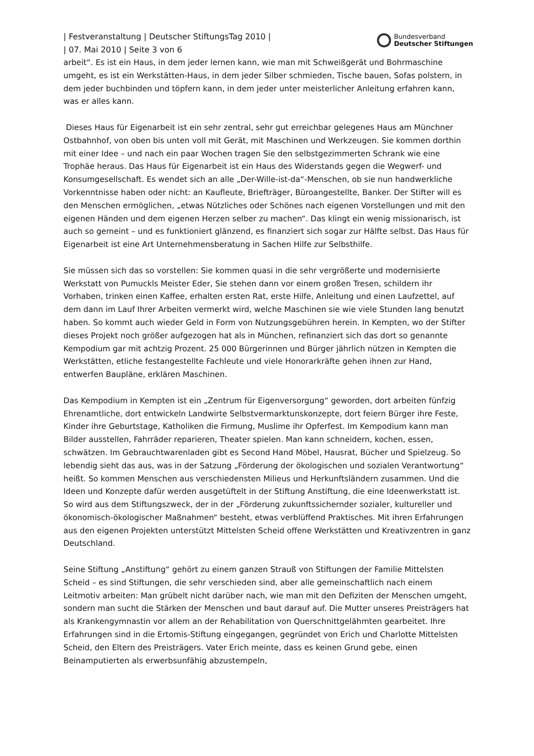| Festveranstaltung | Deutscher StiftungsTag 2010 |
| 07. Mai 2010 | Seite 3 von 6
Bundesverband
Deutscher Stiftungen
arbeit“. Es ist ein Haus, in dem jeder lernen kann, wie man mit Schweißgerät und Bohrmaschine umgeht, es ist ein Werkstätten-Haus, in dem jeder Silber schmieden, Tische bauen, Sofas polstern, in dem jeder buchbinden und töpfern kann, in dem jeder unter meisterlicher Anleitung erfahren kann, was er alles kann.
Dieses Haus für Eigenarbeit ist ein sehr zentral, sehr gut erreichbar gelegenes Haus am Münchner Ostbahnhof, von oben bis unten voll mit Gerät, mit Maschinen und Werkzeugen. Sie kommen dorthin mit einer Idee – und nach ein paar Wochen tragen Sie den selbstgezimmerten Schrank wie eine Trophäe heraus. Das Haus für Eigenarbeit ist ein Haus des Widerstands gegen die Wegwerf- und Konsumgesellschaft. Es wendet sich an alle „Der-Wille-ist-da“-Menschen, ob sie nun handwerkliche Vorkenntnisse haben oder nicht: an Kaufleute, Briefträger, Büroangestellte, Banker. Der Stifter will es den Menschen ermöglichen, „etwas Nützliches oder Schönes nach eigenen Vorstellungen und mit den eigenen Händen und dem eigenen Herzen selber zu machen“. Das klingt ein wenig missionarisch, ist auch so gemeint – und es funktioniert glänzend, es finanziert sich sogar zur Hälfte selbst. Das Haus für Eigenarbeit ist eine Art Unternehmensberatung in Sachen Hilfe zur Selbsthilfe.
Sie müssen sich das so vorstellen: Sie kommen quasi in die sehr vergrößerte und modernisierte Werkstatt von Pumuckls Meister Eder, Sie stehen dann vor einem großen Tresen, schildern ihr Vorhaben, trinken einen Kaffee, erhalten ersten Rat, erste Hilfe, Anleitung und einen Laufzettel, auf dem dann im Lauf Ihrer Arbeiten vermerkt wird, welche Maschinen sie wie viele Stunden lang benutzt haben. So kommt auch wieder Geld in Form von Nutzungsgebühren herein. In Kempten, wo der Stifter dieses Projekt noch größer aufgezogen hat als in München, refinanziert sich das dort so genannte Kempodium gar mit achtzig Prozent. 25 000 Bürgerinnen und Bürger jährlich nützen in Kempten die Werkstätten, etliche festangestellte Fachleute und viele Honorarkräfte gehen ihnen zur Hand, entwerfen Baupläne, erklären Maschinen.
Das Kempodium in Kempten ist ein „Zentrum für Eigenversorgung“ geworden, dort arbeiten fünfzig Ehrenamtliche, dort entwickeln Landwirte Selbstvermarktunskonzepte, dort feiern Bürger ihre Feste, Kinder ihre Geburtstage, Katholiken die Firmung, Muslime ihr Opferfest. Im Kempodium kann man Bilder ausstellen, Fahrräder reparieren, Theater spielen. Man kann schneidern, kochen, essen, schwätzen. Im Gebrauchtwarenladen gibt es Second Hand Möbel, Hausrat, Bücher und Spielzeug. So lebendig sieht das aus, was in der Satzung „Förderung der ökologischen und sozialen Verantwortung“ heißt. So kommen Menschen aus verschiedensten Milieus und Herkunftsländern zusammen. Und die Ideen und Konzepte dafür werden ausgetüftelt in der Stiftung Anstiftung, die eine Ideenwerkstatt ist. So wird aus dem Stiftungszweck, der in der „Förderung zukunftssichernder sozialer, kultureller und ökonomisch-ökologischer Maßnahmen“ besteht, etwas verblüffend Praktisches. Mit ihren Erfahrungen aus den eigenen Projekten unterstützt Mittelsten Scheid offene Werkstätten und Kreativzentren in ganz Deutschland.
Seine Stiftung „Anstiftung“ gehört zu einem ganzen Strauß von Stiftungen der Familie Mittelsten Scheid – es sind Stiftungen, die sehr verschieden sind, aber alle gemeinschaftlich nach einem Leitmotiv arbeiten: Man grübelt nicht darüber nach, wie man mit den Defiziten der Menschen umgeht, sondern man sucht die Stärken der Menschen und baut darauf auf. Die Mutter unseres Preisträgers hat als Krankengymnastin vor allem an der Rehabilitation von Querschnittgelähmten gearbeitet. Ihre Erfahrungen sind in die Ertomis-Stiftung eingegangen, gegründet von Erich und Charlotte Mittelsten Scheid, den Eltern des Preisträgers. Vater Erich meinte, dass es keinen Grund gebe, einen Beinamputierten als erwerbsunfähig abzustempeln,